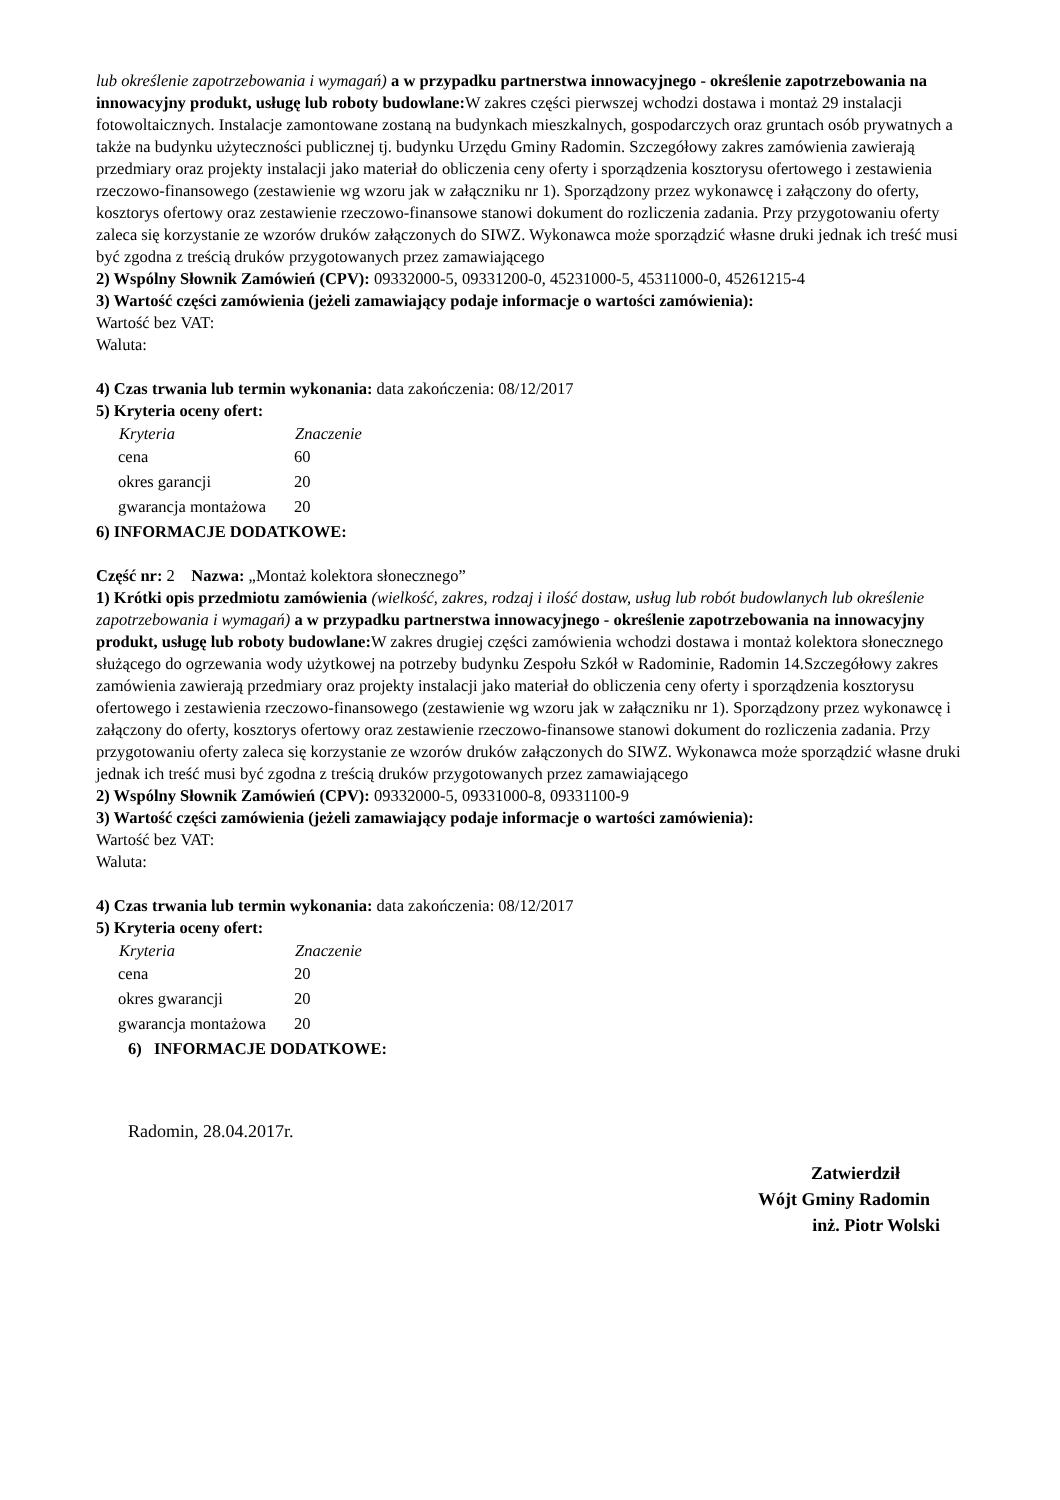lub określenie zapotrzebowania i wymagań) a w przypadku partnerstwa innowacyjnego - określenie zapotrzebowania na innowacyjny produkt, usługę lub roboty budowlane: W zakres części pierwszej wchodzi dostawa i montaż 29 instalacji fotowoltaicznych. Instalacje zamontowane zostaną na budynkach mieszkalnych, gospodarczych oraz gruntach osób prywatnych a także na budynku użyteczności publicznej tj. budynku Urzędu Gminy Radomin. Szczegółowy zakres zamówienia zawierają przedmiary oraz projekty instalacji jako materiał do obliczenia ceny oferty i sporządzenia kosztorysu ofertowego i zestawienia rzeczowo-finansowego (zestawienie wg wzoru jak w załączniku nr 1). Sporządzony przez wykonawcę i załączony do oferty, kosztorys ofertowy oraz zestawienie rzeczowo-finansowe stanowi dokument do rozliczenia zadania. Przy przygotowaniu oferty zaleca się korzystanie ze wzorów druków załączonych do SIWZ. Wykonawca może sporządzić własne druki jednak ich treść musi być zgodna z treścią druków przygotowanych przez zamawiającego
2) Wspólny Słownik Zamówień (CPV): 09332000-5, 09331200-0, 45231000-5, 45311000-0, 45261215-4
3) Wartość części zamówienia (jeżeli zamawiający podaje informacje o wartości zamówienia):
Wartość bez VAT:
Waluta:
4) Czas trwania lub termin wykonania: data zakończenia: 08/12/2017
5) Kryteria oceny ofert:
| Kryteria | Znaczenie |
| --- | --- |
| cena | 60 |
| okres garancji | 20 |
| gwarancja montażowa | 20 |
6) INFORMACJE DODATKOWE:
Część nr: 2 Nazwa: „Montaż kolektora słonecznego”
1) Krótki opis przedmiotu zamówienia (wielkość, zakres, rodzaj i ilość dostaw, usług lub robót budowlanych lub określenie zapotrzebowania i wymagań) a w przypadku partnerstwa innowacyjnego - określenie zapotrzebowania na innowacyjny produkt, usługę lub roboty budowlane: W zakres drugiej części zamówienia wchodzi dostawa i montaż kolektora słonecznego służącego do ogrzewania wody użytkowej na potrzeby budynku Zespołu Szkół w Radominie, Radomin 14.Szczegółowy zakres zamówienia zawierają przedmiary oraz projekty instalacji jako materiał do obliczenia ceny oferty i sporządzenia kosztorysu ofertowego i zestawienia rzeczowo-finansowego (zestawienie wg wzoru jak w załączniku nr 1). Sporządzony przez wykonawcę i załączony do oferty, kosztorys ofertowy oraz zestawienie rzeczowo-finansowe stanowi dokument do rozliczenia zadania. Przy przygotowaniu oferty zaleca się korzystanie ze wzorów druków załączonych do SIWZ. Wykonawca może sporządzić własne druki jednak ich treść musi być zgodna z treścią druków przygotowanych przez zamawiającego
2) Wspólny Słownik Zamówień (CPV): 09332000-5, 09331000-8, 09331100-9
3) Wartość części zamówienia (jeżeli zamawiający podaje informacje o wartości zamówienia):
Wartość bez VAT:
Waluta:
4) Czas trwania lub termin wykonania: data zakończenia: 08/12/2017
5) Kryteria oceny ofert:
| Kryteria | Znaczenie |
| --- | --- |
| cena | 20 |
| okres gwarancji | 20 |
| gwarancja montażowa | 20 |
6) INFORMACJE DODATKOWE:
Radomin, 28.04.2017r.
Zatwierdził
Wójt Gminy Radomin
inż. Piotr Wolski